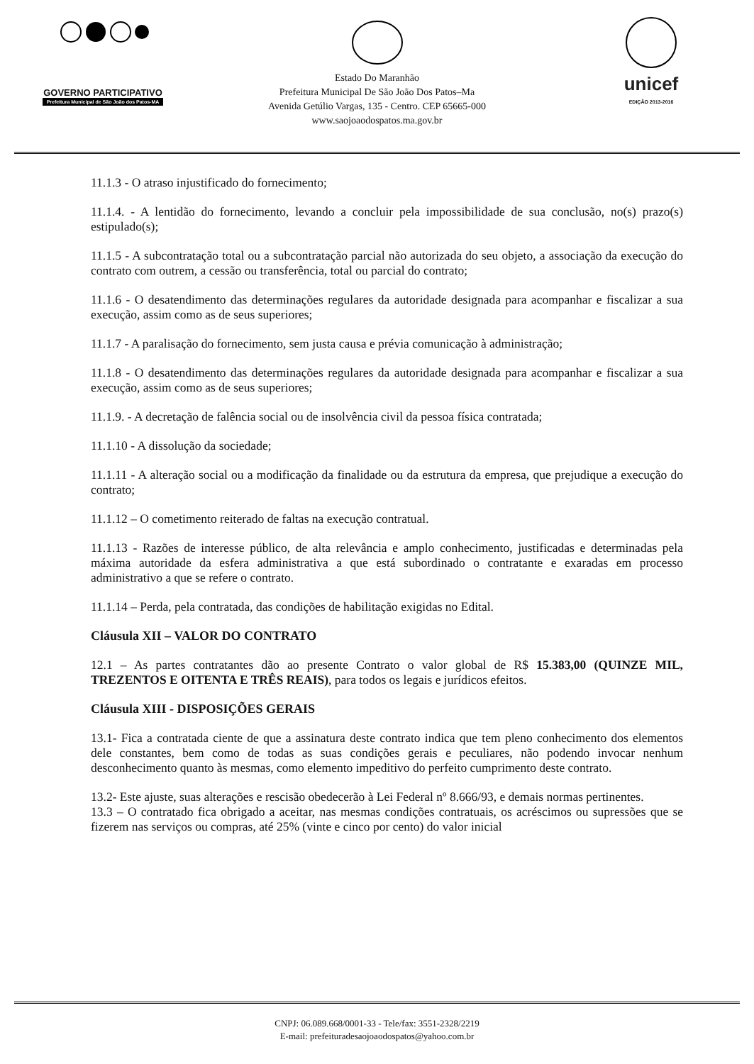GOVERNO PARTICIPATIVO
Prefeitura Municipal de São João dos Patos-MA
Estado Do Maranhão
Prefeitura Municipal De São João Dos Patos–Ma
Avenida Getúlio Vargas, 135 - Centro. CEP 65665-000
www.saojoaodospatos.ma.gov.br
unicef
EDIÇÃO 2013-2016
11.1.3 - O atraso injustificado do fornecimento;
11.1.4. - A lentidão do fornecimento, levando a concluir pela impossibilidade de sua conclusão, no(s) prazo(s) estipulado(s);
11.1.5 - A subcontratação total ou a subcontratação parcial não autorizada do seu objeto, a associação da execução do contrato com outrem, a cessão ou transferência, total ou parcial do contrato;
11.1.6 - O desatendimento das determinações regulares da autoridade designada para acompanhar e fiscalizar a sua execução, assim como as de seus superiores;
11.1.7 - A paralisação do fornecimento, sem justa causa e prévia comunicação à administração;
11.1.8 - O desatendimento das determinações regulares da autoridade designada para acompanhar e fiscalizar a sua execução, assim como as de seus superiores;
11.1.9. - A decretação de falência social ou de insolvência civil da pessoa física contratada;
11.1.10 - A dissolução da sociedade;
11.1.11 - A alteração social ou a modificação da finalidade ou da estrutura da empresa, que prejudique a execução do contrato;
11.1.12 – O cometimento reiterado de faltas na execução contratual.
11.1.13 - Razões de interesse público, de alta relevância e amplo conhecimento, justificadas e determinadas pela máxima autoridade da esfera administrativa a que está subordinado o contratante e exaradas em processo administrativo a que se refere o contrato.
11.1.14 – Perda, pela contratada, das condições de habilitação exigidas no Edital.
Cláusula XII – VALOR DO CONTRATO
12.1 – As partes contratantes dão ao presente Contrato o valor global de R$ 15.383,00 (QUINZE MIL, TREZENTOS E OITENTA E TRÊS REAIS), para todos os legais e jurídicos efeitos.
Cláusula XIII - DISPOSIÇÕES GERAIS
13.1- Fica a contratada ciente de que a assinatura deste contrato indica que tem pleno conhecimento dos elementos dele constantes, bem como de todas as suas condições gerais e peculiares, não podendo invocar nenhum desconhecimento quanto às mesmas, como elemento impeditivo do perfeito cumprimento deste contrato.
13.2- Este ajuste, suas alterações e rescisão obedecerão à Lei Federal nº 8.666/93, e demais normas pertinentes.
13.3 – O contratado fica obrigado a aceitar, nas mesmas condições contratuais, os acréscimos ou supressões que se fizerem nas serviços ou compras, até 25% (vinte e cinco por cento) do valor inicial
CNPJ: 06.089.668/0001-33 - Tele/fax: 3551-2328/2219
E-mail: prefeituradesaojoaodospatos@yahoo.com.br